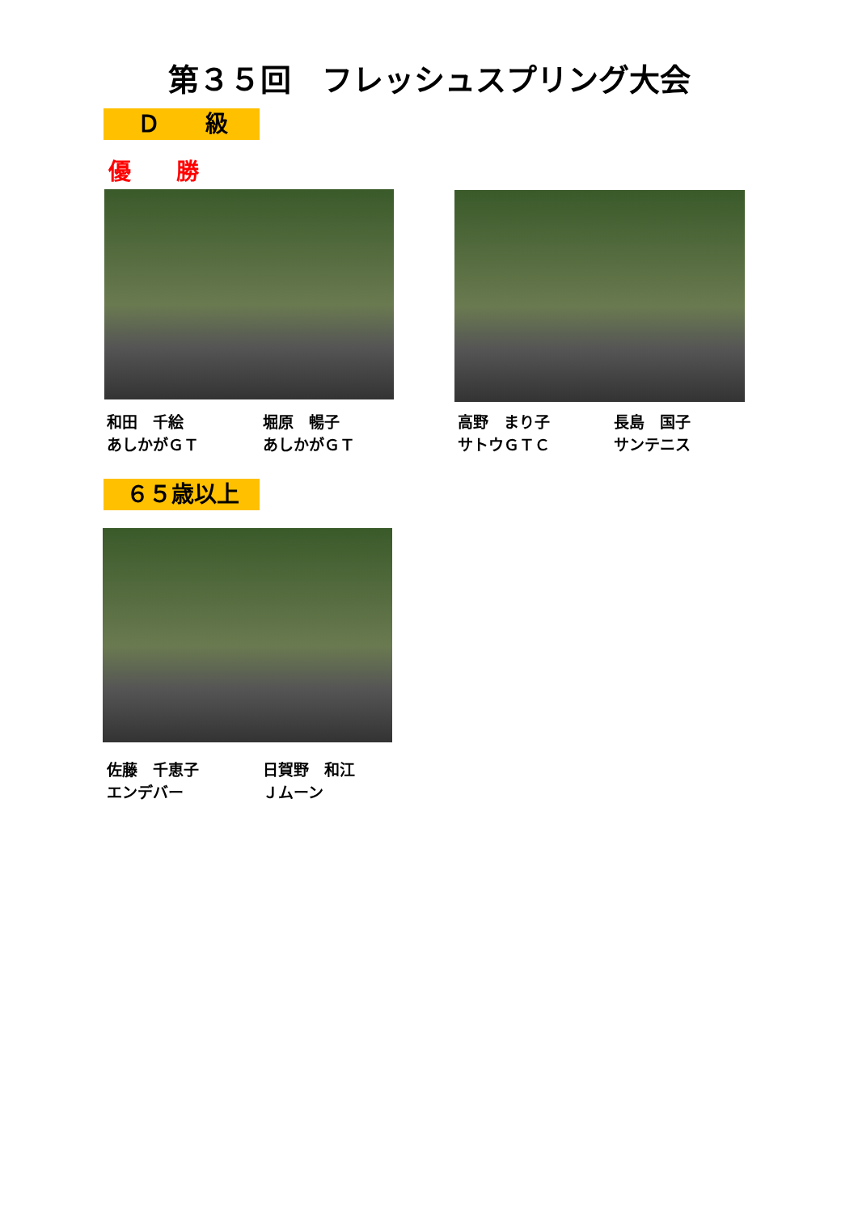第３５回　フレッシュスプリング大会
Ｄ　　級
優　　勝
和田　千絵
あしかがＧＴ
堀原　暢子
あしかがＧＴ
高野　まり子
サトウＧＴＣ
長島　国子
サンテニス
６５歳以上
佐藤　千恵子
エンデバー
日賀野　和江
Ｊムーン